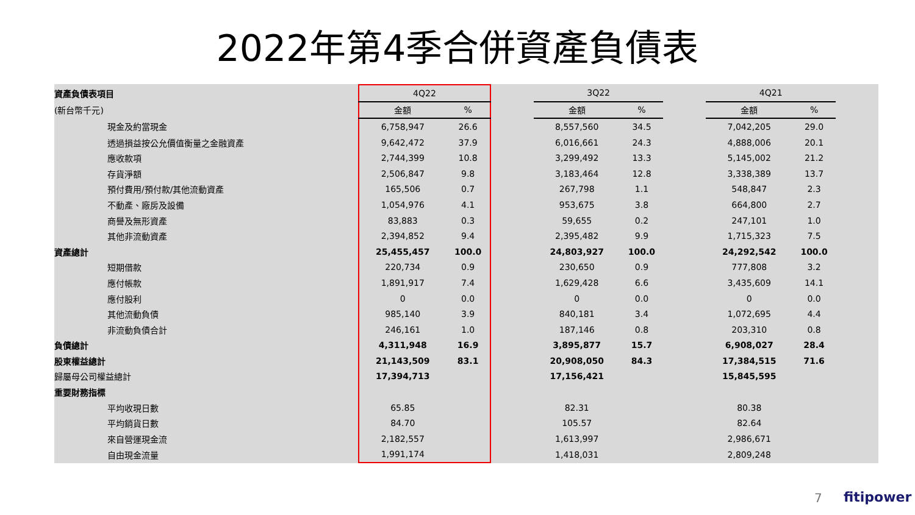2022年第4季合併資產負債表
| 資產負債表項目 | 4Q22 | | | 3Q22 | | | 4Q21 | | |
| --- | --- | --- | --- | --- | --- | --- | --- | --- | --- |
| (新台幣千元) | 金額 | % | | 金額 | % | | 金額 | % | |
| 現金及約當現金 | 6,758,947 | 26.6 | | 8,557,560 | 34.5 | | 7,042,205 | 29.0 | |
| 透過損益按公允價值衡量之金融資產 | 9,642,472 | 37.9 | | 6,016,661 | 24.3 | | 4,888,006 | 20.1 | |
| 應收款項 | 2,744,399 | 10.8 | | 3,299,492 | 13.3 | | 5,145,002 | 21.2 | |
| 存貨淨額 | 2,506,847 | 9.8 | | 3,183,464 | 12.8 | | 3,338,389 | 13.7 | |
| 預付費用/預付款/其他流動資產 | 165,506 | 0.7 | | 267,798 | 1.1 | | 548,847 | 2.3 | |
| 不動產、廠房及設備 | 1,054,976 | 4.1 | | 953,675 | 3.8 | | 664,800 | 2.7 | |
| 商譽及無形資產 | 83,883 | 0.3 | | 59,655 | 0.2 | | 247,101 | 1.0 | |
| 其他非流動資產 | 2,394,852 | 9.4 | | 2,395,482 | 9.9 | | 1,715,323 | 7.5 | |
| 資產總計 | 25,455,457 | 100.0 | | 24,803,927 | 100.0 | | 24,292,542 | 100.0 | |
| 短期借款 | 220,734 | 0.9 | | 230,650 | 0.9 | | 777,808 | 3.2 | |
| 應付帳款 | 1,891,917 | 7.4 | | 1,629,428 | 6.6 | | 3,435,609 | 14.1 | |
| 應付股利 | 0 | 0.0 | | 0 | 0.0 | | 0 | 0.0 | |
| 其他流動負債 | 985,140 | 3.9 | | 840,181 | 3.4 | | 1,072,695 | 4.4 | |
| 非流動負債合計 | 246,161 | 1.0 | | 187,146 | 0.8 | | 203,310 | 0.8 | |
| 負債總計 | 4,311,948 | 16.9 | | 3,895,877 | 15.7 | | 6,908,027 | 28.4 | |
| 股東權益總計 | 21,143,509 | 83.1 | | 20,908,050 | 84.3 | | 17,384,515 | 71.6 | |
| 歸屬母公司權益總計 | 17,394,713 | | | 17,156,421 | | | 15,845,595 | | |
| 重要財務指標 | | | | | | | | | |
| 平均收現日數 | 65.85 | | | 82.31 | | | 80.38 | | |
| 平均銷貨日數 | 84.70 | | | 105.57 | | | 82.64 | | |
| 來自營運現金流 | 2,182,557 | | | 1,613,997 | | | 2,986,671 | | |
| 自由現金流量 | 1,991,174 | | | 1,418,031 | | | 2,809,248 | | |
7 fitipower